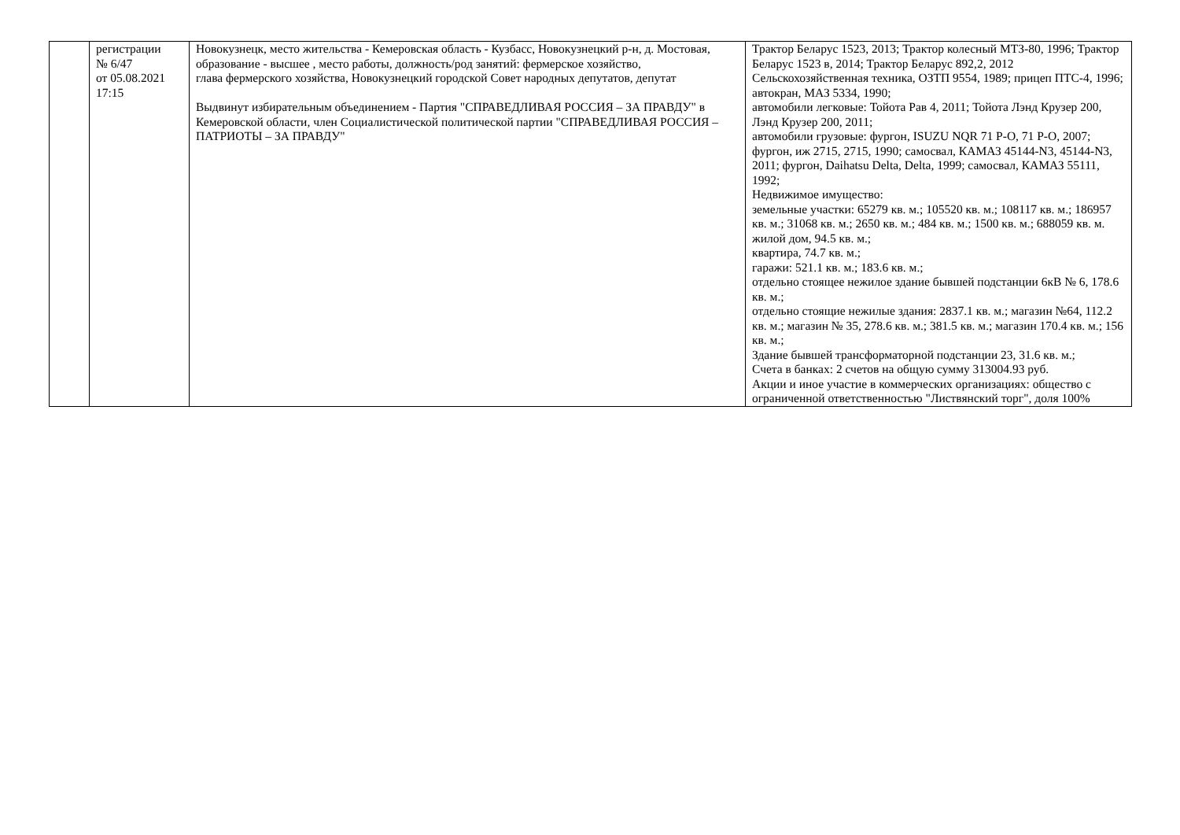| | регистрации № 6/47 от 05.08.2021 17:15 | Новокузнецк, место жительства - Кемеровская область - Кузбасс, Новокузнецкий р-н, д. Мостовая, образование - высшее , место работы, должность/род занятий: фермерское хозяйство, глава фермерского хозяйства, Новокузнецкий городской Совет народных депутатов, депутат Выдвинут избирательным объединением - Партия "СПРАВЕДЛИВАЯ РОССИЯ – ЗА ПРАВДУ" в Кемеровской области, член Социалистической политической партии "СПРАВЕДЛИВАЯ РОССИЯ – ПАТРИОТЫ – ЗА ПРАВДУ" | Трактор Беларус 1523, 2013; Трактор колесный МТЗ-80, 1996; Трактор Беларус 1523 в, 2014; Трактор Беларус 892,2, 2012 Сельскохозяйственная техника, ОЗТП 9554, 1989; прицеп ПТС-4, 1996; автокран, МАЗ 5334, 1990; автомобили легковые: Тойота Рав 4, 2011; Тойота Лэнд Крузер 200, Лэнд Крузер 200, 2011; автомобили грузовые: фургон, ISUZU NQR 71 P-O, 71 P-O, 2007; фургон, иж 2715, 2715, 1990; самосвал, КАМАЗ 45144-N3, 45144-N3, 2011; фургон, Daihatsu Delta, Delta, 1999; самосвал, КАМАЗ 55111, 1992; Недвижимое имущество: земельные участки: 65279 кв. м.; 105520 кв. м.; 108117 кв. м.; 186957 кв. м.; 31068 кв. м.; 2650 кв. м.; 484 кв. м.; 1500 кв. м.; 688059 кв. м. жилой дом, 94.5 кв. м.; квартира, 74.7 кв. м.; гаражи: 521.1 кв. м.; 183.6 кв. м.; отдельно стоящее нежилое здание бывшей подстанции 6кВ № 6, 178.6 кв. м.; отдельно стоящие нежилые здания: 2837.1 кв. м.; магазин №64, 112.2 кв. м.; магазин № 35, 278.6 кв. м.; 381.5 кв. м.; магазин 170.4 кв. м.; 156 кв. м.; Здание бывшей трансформаторной подстанции 23, 31.6 кв. м.; Счета в банках: 2 счетов на общую сумму 313004.93 руб. Акции и иное участие в коммерческих организациях: общество с ограниченной ответственностью "Листвянский торг", доля 100% |